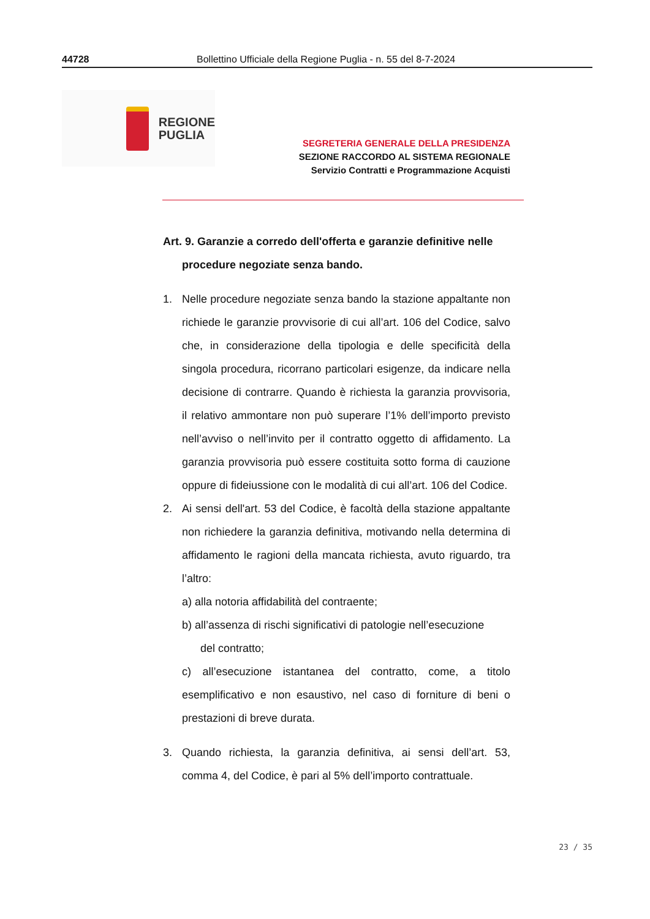44728 Bollettino Ufficiale della Regione Puglia - n. 55 del 8-7-2024
REGIONE
PUGLIA
SEGRETERIA GENERALE DELLA PRESIDENZA
SEZIONE RACCORDO AL SISTEMA REGIONALE
Servizio Contratti e Programmazione Acquisti
Art. 9. Garanzie a corredo dell'offerta e garanzie definitive nelle
procedure negoziate senza bando.
1. Nelle procedure negoziate senza bando la stazione appaltante non richiede le garanzie provvisorie di cui all’art. 106 del Codice, salvo che, in considerazione della tipologia e delle specificità della singola procedura, ricorrano particolari esigenze, da indicare nella decisione di contrarre. Quando è richiesta la garanzia provvisoria, il relativo ammontare non può superare l’1% dell’importo previsto nell’avviso o nell’invito per il contratto oggetto di affidamento. La garanzia provvisoria può essere costituita sotto forma di cauzione oppure di fideiussione con le modalità di cui all’art. 106 del Codice.
2. Ai sensi dell'art. 53 del Codice, è facoltà della stazione appaltante non richiedere la garanzia definitiva, motivando nella determina di affidamento le ragioni della mancata richiesta, avuto riguardo, tra l’altro:
a) alla notoria affidabilità del contraente;
b) all’assenza di rischi significativi di patologie nell’esecuzione
del contratto;
c) all’esecuzione istantanea del contratto, come, a titolo esemplificativo e non esaustivo, nel caso di forniture di beni o prestazioni di breve durata.
3. Quando richiesta, la garanzia definitiva, ai sensi dell’art. 53, comma 4, del Codice, è pari al 5% dell’importo contrattuale.
23 / 35